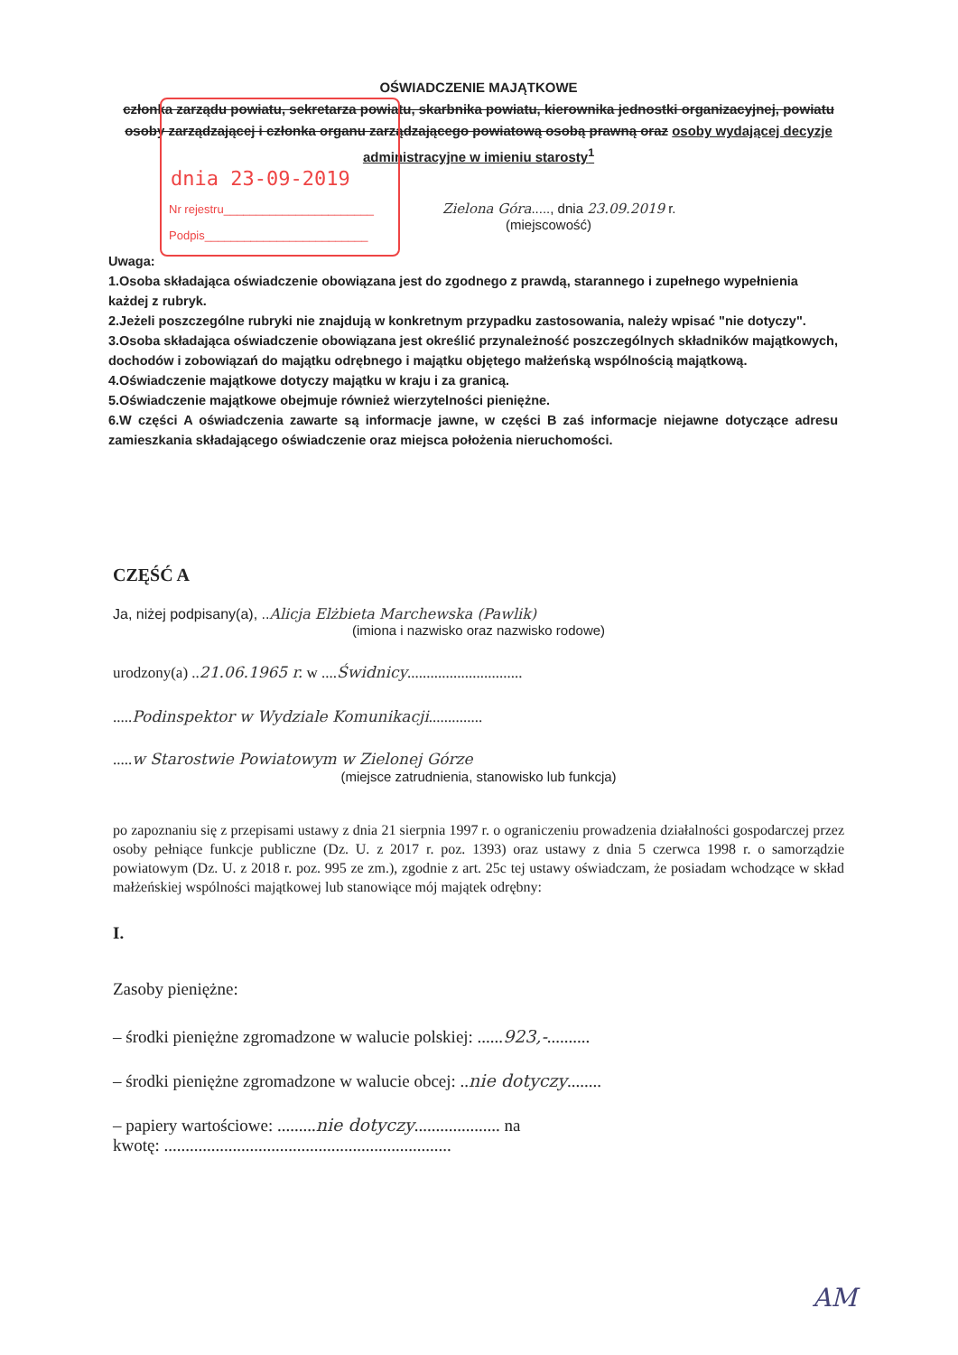OŚWIADCZENIE MAJĄTKOWE
członka zarządu powiatu, sekretarza powiatu, skarbnika powiatu, kierownika jednostki organizacyjnej, powiatu osoby zarządzającej i członka organu zarządzającego powiatową osobą prawną oraz osoby wydającej decyzje administracyjne w imieniu starosty<sup>1</sup>
dnia 23-09-2019
Nr rejestru_______________________
Podpis_________________________
Zielona Góra....., dnia 23.09.2019 r.
(miejscowość)
Uwaga:
1.Osoba składająca oświadczenie obowiązana jest do zgodnego z prawdą, starannego i zupełnego wypełnienia
każdej z rubryk.
2.Jeżeli poszczególne rubryki nie znajdują w konkretnym przypadku zastosowania, należy wpisać "nie dotyczy".
3.Osoba składająca oświadczenie obowiązana jest określić przynależność poszczególnych składników majątkowych, dochodów i zobowiązań do majątku odrębnego i majątku objętego małżeńską wspólnością majątkową.
4.Oświadczenie majątkowe dotyczy majątku w kraju i za granicą.
5.Oświadczenie majątkowe obejmuje również wierzytelności pieniężne.
6.W części A oświadczenia zawarte są informacje jawne, w części B zaś informacje niejawne dotyczące adresu zamieszkania składającego oświadczenie oraz miejsca położenia nieruchomości.
CZĘŚĆ A
Ja, niżej podpisany(a), ..Alicja Elżbieta Marchewska (Pawlik)
(imiona i nazwisko oraz nazwisko rodowe)
urodzony(a) ..21.06.1965 r. w ....Świdnicy..............................
.....Podinspektor w Wydziale Komunikacji..............
.....w Starostwie Powiatowym w Zielonej Górze
(miejsce zatrudnienia, stanowisko lub funkcja)
po zapoznaniu się z przepisami ustawy z dnia 21 sierpnia 1997 r. o ograniczeniu prowadzenia działalności gospodarczej przez osoby pełniące funkcje publiczne (Dz. U. z 2017 r. poz. 1393) oraz ustawy z dnia 5 czerwca 1998 r. o samorządzie powiatowym (Dz. U. z 2018 r. poz. 995 ze zm.), zgodnie z art. 25c tej ustawy oświadczam, że posiadam wchodzące w skład małżeńskiej wspólności majątkowej lub stanowiące mój majątek odrębny:
I.
Zasoby pieniężne:
– środki pieniężne zgromadzone w walucie polskiej: ......923,-..........
– środki pieniężne zgromadzone w walucie obcej: ..nie dotyczy........
– papiery wartościowe: .........nie dotyczy.................... na
kwotę: ...................................................................
AM